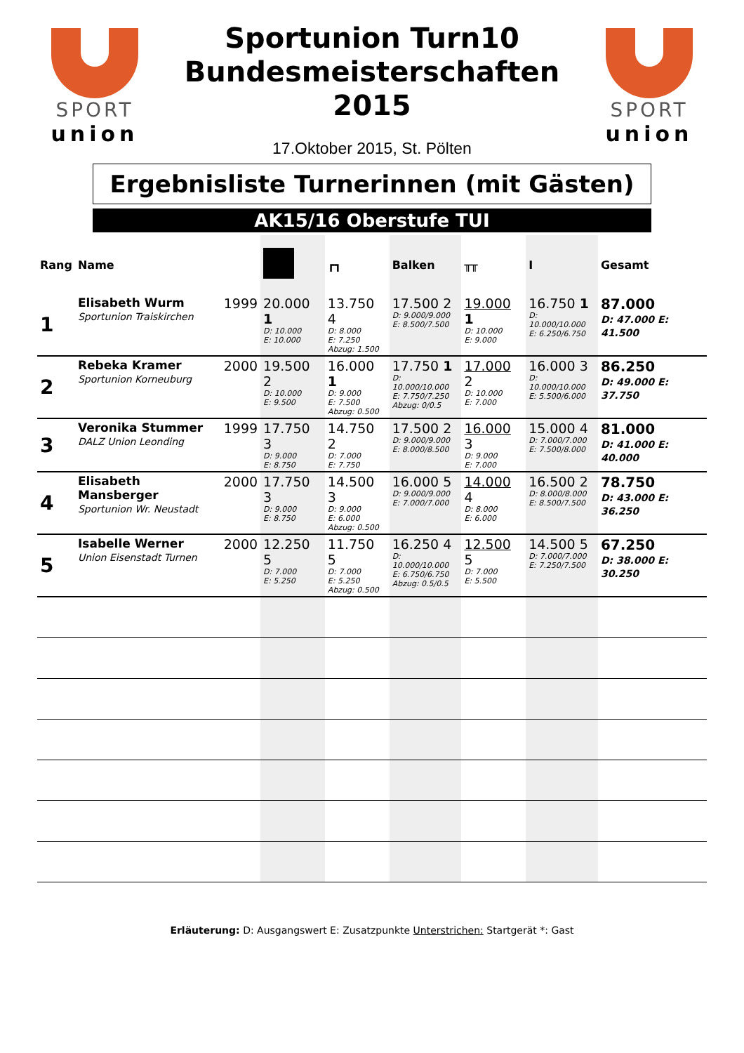SPORT
union
Sportunion Turn10
Bundesmeisterschaften
2015
17.Oktober 2015, St. Pölten
SPORT
union
Ergebnisliste Turnerinnen (mit Gästen)
AK15/16 Oberstufe TUI
| Rang | Name | | | ┏┓ | Balken | ╥╥ | Ⅰ | Gesamt |
| --- | --- | --- | --- | --- | --- | --- | --- | --- |
| 1 | Elisabeth Wurm Sportunion Traiskirchen | 1999 | 20.000 1 D: 10.000 E: 10.000 | 13.750 4 D: 8.000 E: 7.250 Abzug: 1.500 | 17.500 2 D: 9.000/9.000 E: 8.500/7.500 | 19.000 1 D: 10.000 E: 9.000 | 16.750 1 D: 10.000/10.000 E: 6.250/6.750 | 87.000 D: 47.000 E: 41.500 |
| 2 | Rebeka Kramer Sportunion Korneuburg | 2000 | 19.500 2 D: 10.000 E: 9.500 | 16.000 1 D: 9.000 E: 7.500 Abzug: 0.500 | 17.750 1 D: 10.000/10.000 E: 7.750/7.250 Abzug: 0/0.5 | 17.000 2 D: 10.000 E: 7.000 | 16.000 3 D: 10.000/10.000 E: 5.500/6.000 | 86.250 D: 49.000 E: 37.750 |
| 3 | Veronika Stummer DALZ Union Leonding | 1999 | 17.750 3 D: 9.000 E: 8.750 | 14.750 2 D: 7.000 E: 7.750 | 17.500 2 D: 9.000/9.000 E: 8.000/8.500 | 16.000 3 D: 9.000 E: 7.000 | 15.000 4 D: 7.000/7.000 E: 7.500/8.000 | 81.000 D: 41.000 E: 40.000 |
| 4 | Elisabeth Mansberger Sportunion Wr. Neustadt | 2000 | 17.750 3 D: 9.000 E: 8.750 | 14.500 3 D: 9.000 E: 6.000 Abzug: 0.500 | 16.000 5 D: 9.000/9.000 E: 7.000/7.000 | 14.000 4 D: 8.000 E: 6.000 | 16.500 2 D: 8.000/8.000 E: 8.500/7.500 | 78.750 D: 43.000 E: 36.250 |
| 5 | Isabelle Werner Union Eisenstadt Turnen | 2000 | 12.250 5 D: 7.000 E: 5.250 | 11.750 5 D: 7.000 E: 5.250 Abzug: 0.500 | 16.250 4 D: 10.000/10.000 E: 6.750/6.750 Abzug: 0.5/0.5 | 12.500 5 D: 7.000 E: 5.500 | 14.500 5 D: 7.000/7.000 E: 7.250/7.500 | 67.250 D: 38.000 E: 30.250 |
Erläuterung: D: Ausgangswert E: Zusatzpunkte Unterstrichen: Startgerät *: Gast